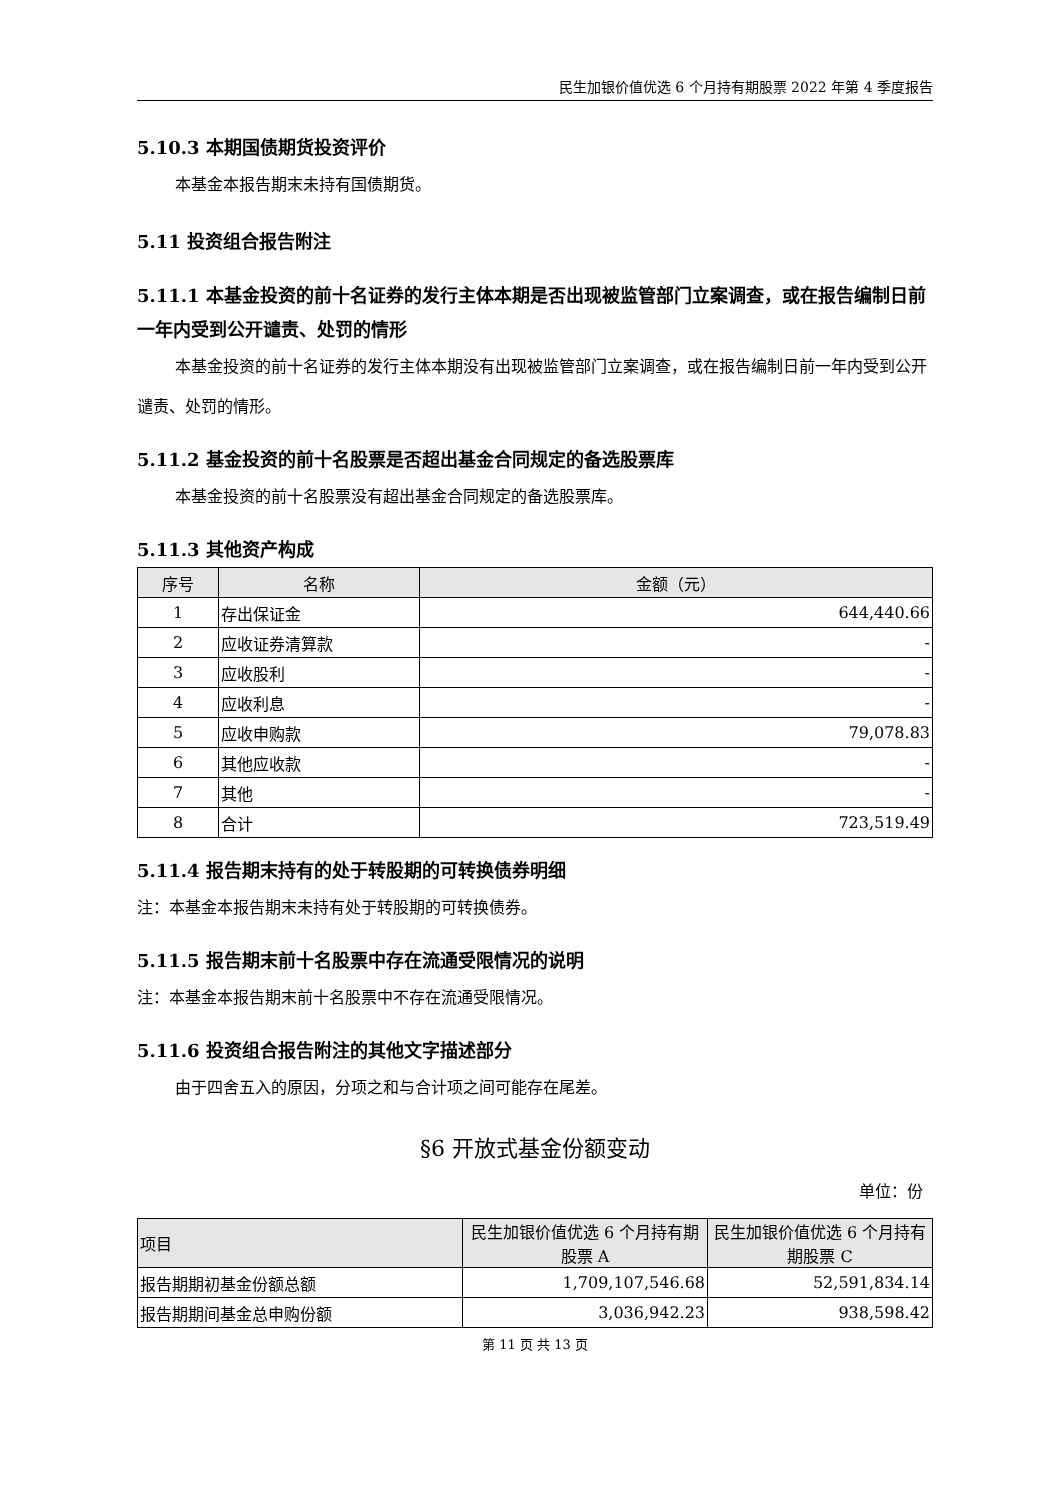民生加银价值优选 6 个月持有期股票 2022 年第 4 季度报告
5.10.3 本期国债期货投资评价
本基金本报告期末未持有国债期货。
5.11 投资组合报告附注
5.11.1 本基金投资的前十名证券的发行主体本期是否出现被监管部门立案调查，或在报告编制日前一年内受到公开谴责、处罚的情形
本基金投资的前十名证券的发行主体本期没有出现被监管部门立案调查，或在报告编制日前一年内受到公开谴责、处罚的情形。
5.11.2 基金投资的前十名股票是否超出基金合同规定的备选股票库
本基金投资的前十名股票没有超出基金合同规定的备选股票库。
5.11.3 其他资产构成
| 序号 | 名称 | 金额（元） |
| --- | --- | --- |
| 1 | 存出保证金 | 644,440.66 |
| 2 | 应收证券清算款 | - |
| 3 | 应收股利 | - |
| 4 | 应收利息 | - |
| 5 | 应收申购款 | 79,078.83 |
| 6 | 其他应收款 | - |
| 7 | 其他 | - |
| 8 | 合计 | 723,519.49 |
5.11.4 报告期末持有的处于转股期的可转换债券明细
注：本基金本报告期末未持有处于转股期的可转换债券。
5.11.5 报告期末前十名股票中存在流通受限情况的说明
注：本基金本报告期末前十名股票中不存在流通受限情况。
5.11.6 投资组合报告附注的其他文字描述部分
由于四舍五入的原因，分项之和与合计项之间可能存在尾差。
§6 开放式基金份额变动
单位：份
| 项目 | 民生加银价值优选 6 个月持有期股票 A | 民生加银价值优选 6 个月持有期股票 C |
| --- | --- | --- |
| 报告期期初基金份额总额 | 1,709,107,546.68 | 52,591,834.14 |
| 报告期期间基金总申购份额 | 3,036,942.23 | 938,598.42 |
第 11 页 共 13 页